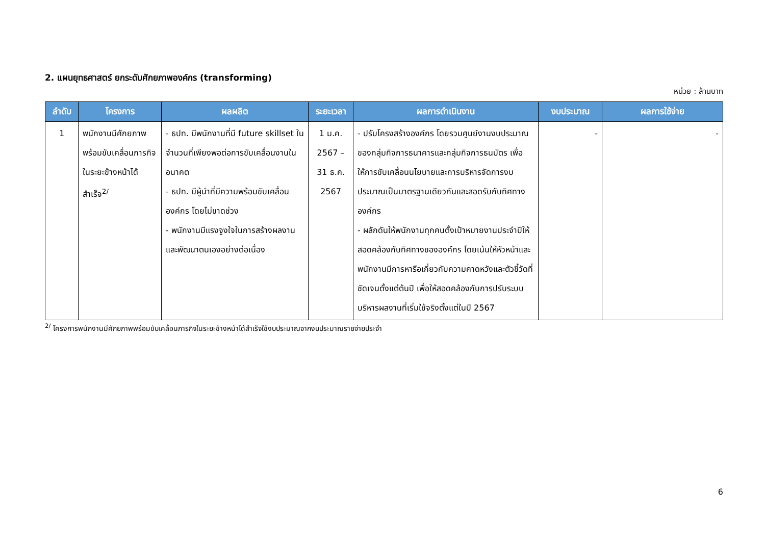2. แผนยุทธศาสตร์ ยกระดับศักยภาพองค์กร (transforming)
หน่วย : ล้านบาท
| ลำดับ | โครงการ | ผลผลิต | ระยะเวลา | ผลการดำเนินงาน | งบประมาณ | ผลการใช้จ่าย |
| --- | --- | --- | --- | --- | --- | --- |
| 1 | พนักงานมีศักยภาพพร้อมขับเคลื่อนภารกิจในระยะข้างหน้าได้สำเร็จ<sup>2/</sup> | - ธปท. มีพนักงานที่มี future skillset ในจำนวนที่เพียงพอต่อการขับเคลื่อนงานในอนาคต - ธปท. มีผู้นำที่มีความพร้อมขับเคลื่อนองค์กร โดยไม่ขาดช่วง - พนักงานมีแรงจูงใจในการสร้างผลงานและพัฒนาตนเองอย่างต่อเนื่อง | 1 ม.ค. 2567 – 31 ธ.ค. 2567 | - ปรับโครงสร้างองค์กร โดยรวมศูนย์งานงบประมาณของกลุ่มกิจการธนาคารและกลุ่มกิจการธนบัตร เพื่อให้การขับเคลื่อนนโยบายและการบริหารจัดการงบประมาณเป็นมาตรฐานเดียวกันและสอดรับกับทิศทางองค์กร - ผลักดันให้พนักงานทุกคนตั้งเป้าหมายงานประจำปีให้สอดคล้องกับทิศทางขององค์กร โดยเน้นให้หัวหน้าและพนักงานมีการหารือเกี่ยวกับความคาดหวังและตัวชี้วัดที่ชัดเจนตั้งแต่ต้นปี เพื่อให้สอดคล้องกับการปรับระบบบริหารผลงานที่เริ่มใช้จริงตั้งแต่ในปี 2567 | - | - |
<sup>2/</sup> โครงการพนักงานมีศักยภาพพร้อมขับเคลื่อนภารกิจในระยะข้างหน้าได้สำเร็จใช้งบประมาณจากงบประมาณรายจ่ายประจำ
6